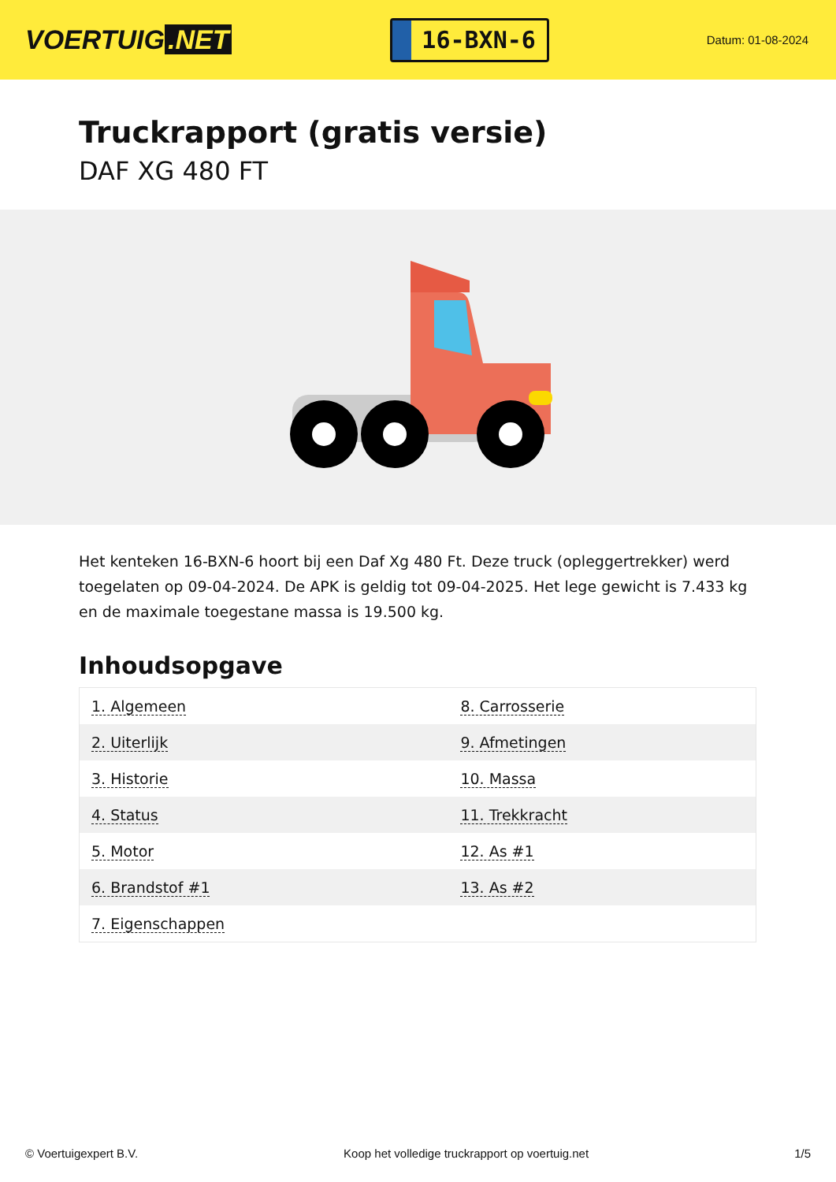VOERTUIG.NET
16-BXN-6
Datum: 01-08-2024
Truckrapport (gratis versie)
DAF XG 480 FT
Het kenteken 16-BXN-6 hoort bij een Daf Xg 480 Ft. Deze truck (opleggertrekker) werd toegelaten op 09-04-2024. De APK is geldig tot 09-04-2025. Het lege gewicht is 7.433 kg en de maximale toegestane massa is 19.500 kg.
Inhoudsopgave
| 1. Algemeen | 8. Carrosserie |
| 2. Uiterlijk | 9. Afmetingen |
| 3. Historie | 10. Massa |
| 4. Status | 11. Trekkracht |
| 5. Motor | 12. As #1 |
| 6. Brandstof #1 | 13. As #2 |
| 7. Eigenschappen | |
© Voertuigexpert B.V. Koop het volledige truckrapport op voertuig.net 1/5